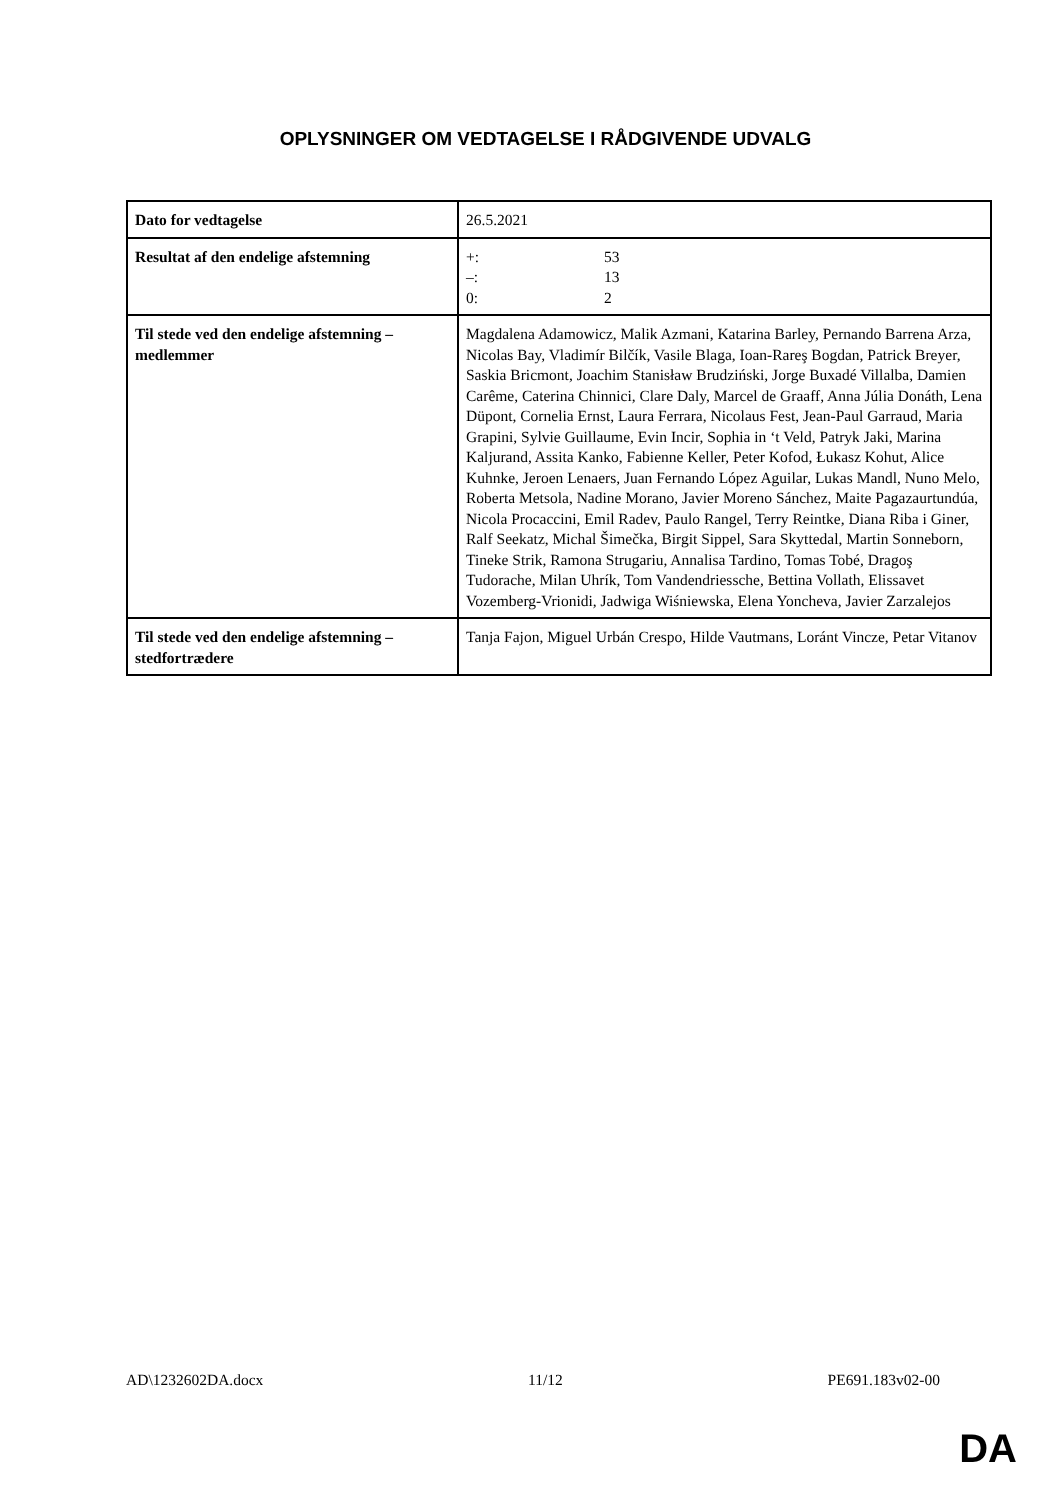OPLYSNINGER OM VEDTAGELSE I RÅDGIVENDE UDVALG
| Dato for vedtagelse | 26.5.2021 |
| Resultat af den endelige afstemning | +: 53 –: 13 0: 2 |
| Til stede ved den endelige afstemning – medlemmer | Magdalena Adamowicz, Malik Azmani, Katarina Barley, Pernando Barrena Arza, Nicolas Bay, Vladimír Bilčík, Vasile Blaga, Ioan-Rareş Bogdan, Patrick Breyer, Saskia Bricmont, Joachim Stanisław Brudziński, Jorge Buxadé Villalba, Damien Carême, Caterina Chinnici, Clare Daly, Marcel de Graaff, Anna Júlia Donáth, Lena Düpont, Cornelia Ernst, Laura Ferrara, Nicolaus Fest, Jean-Paul Garraud, Maria Grapini, Sylvie Guillaume, Evin Incir, Sophia in ‘t Veld, Patryk Jaki, Marina Kaljurand, Assita Kanko, Fabienne Keller, Peter Kofod, Łukasz Kohut, Alice Kuhnke, Jeroen Lenaers, Juan Fernando López Aguilar, Lukas Mandl, Nuno Melo, Roberta Metsola, Nadine Morano, Javier Moreno Sánchez, Maite Pagazaurtundúa, Nicola Procaccini, Emil Radev, Paulo Rangel, Terry Reintke, Diana Riba i Giner, Ralf Seekatz, Michal Šimečka, Birgit Sippel, Sara Skyttedal, Martin Sonneborn, Tineke Strik, Ramona Strugariu, Annalisa Tardino, Tomas Tobé, Dragoş Tudorache, Milan Uhrík, Tom Vandendriessche, Bettina Vollath, Elissavet Vozemberg-Vrionidi, Jadwiga Wiśniewska, Elena Yoncheva, Javier Zarzalejos |
| Til stede ved den endelige afstemning – stedfortrædere | Tanja Fajon, Miguel Urbán Crespo, Hilde Vautmans, Loránt Vincze, Petar Vitanov |
AD\1232602DA.docx 11/12 PE691.183v02-00
DA